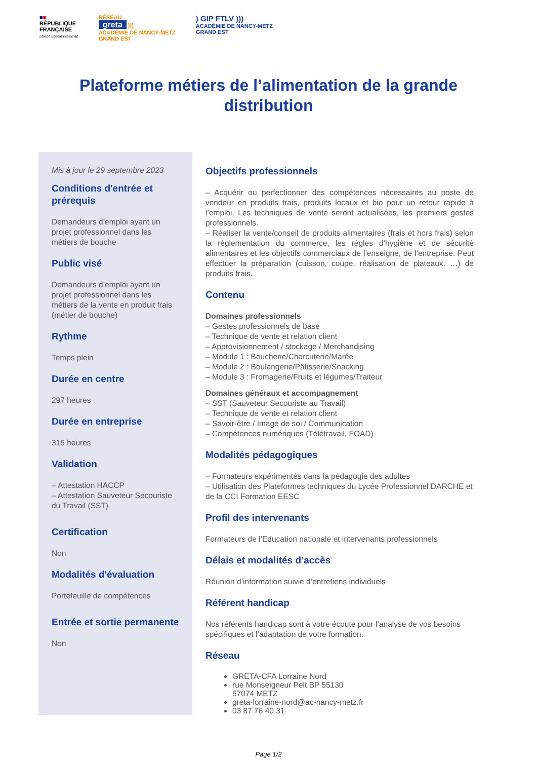■■
RÉPUBLIQUE
FRANÇAISE
Liberté Égalité Fraternité
RÉSEAU
greta )))
ACADÉMIE DE NANCY-METZ
GRAND EST
) GIP FTLV )))
ACADÉMIE DE NANCY-METZ
GRAND EST
Plateforme métiers de l’alimentation de la grande distribution
Mis à jour le 29 septembre 2023
Conditions d'entrée et prérequis
Demandeurs d’emploi ayant un projet professionnel dans les métiers de bouche
Public visé
Demandeurs d’emploi ayant un projet professionnel dans les métiers de la vente en produit frais (métier de bouche)
Rythme
Temps plein
Durée en centre
297 heures
Durée en entreprise
315 heures
Validation
– Attestation HACCP
– Attestation Sauveteur Secouriste du Travail (SST)
Certification
Non
Modalités d'évaluation
Portefeuille de compétences
Entrée et sortie permanente
Non
Objectifs professionnels
– Acquérir ou perfectionner des compétences nécessaires au poste de vendeur en produits frais, produits locaux et bio pour un retour rapide à l’emploi. Les techniques de vente seront actualisées, les premiers gestes professionnels.
– Réaliser la vente/conseil de produits alimentaires (frais et hors frais) selon la réglementation du commerce, les règles d’hygiène et de sécurité alimentaires et les objectifs commerciaux de l’enseigne, de l’entreprise. Peut effectuer la préparation (cuisson, coupe, réalisation de plateaux, …) de produits frais.
Contenu
Domaines professionnels
– Gestes professionnels de base
– Technique de vente et relation client
– Approvisionnement / stockage / Merchandising
– Module 1 : Boucherie/Charcuterie/Marée
– Module 2 : Boulangerie/Pâtisserie/Snacking
– Module 3 : Fromagerie/Fruits et légumes/Traiteur
Domaines généraux et accompagnement
– SST (Sauveteur Secouriste au Travail)
– Technique de vente et relation client
– Savoir-être / Image de soi / Communication
– Compétences numériques (Télétravail, FOAD)
Modalités pédagogiques
– Formateurs expérimentés dans la pédagogie des adultes
– Utilisation des Plateformes techniques du Lycée Professionnel DARCHE et de la CCI Formation EESC
Profil des intervenants
Formateurs de l’Education nationale et intervenants professionnels
Délais et modalités d’accès
Réunion d’information suivie d’entretiens individuels
Référent handicap
Nos référents handicap sont à votre écoute pour l’analyse de vos besoins spécifiques et l’adaptation de votre formation.
Réseau
GRETA-CFA Lorraine Nord
rue Monseigneur Pelt BP 55130
57074 METZ
greta-lorraine-nord@ac-nancy-metz.fr
03 87 76 40 31
Page 1/2